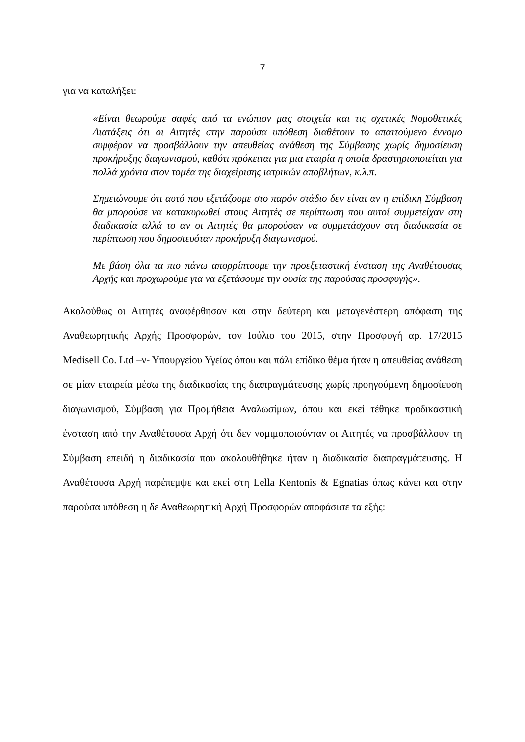7
για να καταλήξει:
«Είναι θεωρούμε σαφές από τα ενώπιον μας στοιχεία και τις σχετικές Νομοθετικές Διατάξεις ότι οι Αιτητές στην παρούσα υπόθεση διαθέτουν το απαιτούμενο έννομο συμφέρον να προσβάλλουν την απευθείας ανάθεση της Σύμβασης χωρίς δημοσίευση προκήρυξης διαγωνισμού, καθότι πρόκειται για μια εταιρία η οποία δραστηριοποιείται για πολλά χρόνια στον τομέα της διαχείρισης ιατρικών αποβλήτων, κ.λ.π.
Σημειώνουμε ότι αυτό που εξετάζουμε στο παρόν στάδιο δεν είναι αν η επίδικη Σύμβαση θα μπορούσε να κατακυρωθεί στους Αιτητές σε περίπτωση που αυτοί συμμετείχαν στη διαδικασία αλλά το αν οι Αιτητές θα μπορούσαν να συμμετάσχουν στη διαδικασία σε περίπτωση που δημοσιευόταν προκήρυξη διαγωνισμού.
Με βάση όλα τα πιο πάνω απορρίπτουμε την προεξεταστική ένσταση της Αναθέτουσας Αρχής και προχωρούμε για να εξετάσουμε την ουσία της παρούσας προσφυγής».
Ακολούθως οι Αιτητές αναφέρθησαν και στην δεύτερη και μεταγενέστερη απόφαση της Αναθεωρητικής Αρχής Προσφορών, τον Ιούλιο του 2015, στην Προσφυγή αρ. 17/2015 Medisell Co. Ltd –ν- Υπουργείου Υγείας όπου και πάλι επίδικο θέμα ήταν η απευθείας ανάθεση σε μίαν εταιρεία μέσω της διαδικασίας της διαπραγμάτευσης χωρίς προηγούμενη δημοσίευση διαγωνισμού, Σύμβαση για Προμήθεια Αναλωσίμων, όπου και εκεί τέθηκε προδικαστική ένσταση από την Αναθέτουσα Αρχή ότι δεν νομιμοποιούνταν οι Αιτητές να προσβάλλουν τη Σύμβαση επειδή η διαδικασία που ακολουθήθηκε ήταν η διαδικασία διαπραγμάτευσης. Η Αναθέτουσα Αρχή παρέπεμψε και εκεί στη Lella Kentonis & Egnatias όπως κάνει και στην παρούσα υπόθεση η δε Αναθεωρητική Αρχή Προσφορών αποφάσισε τα εξής: